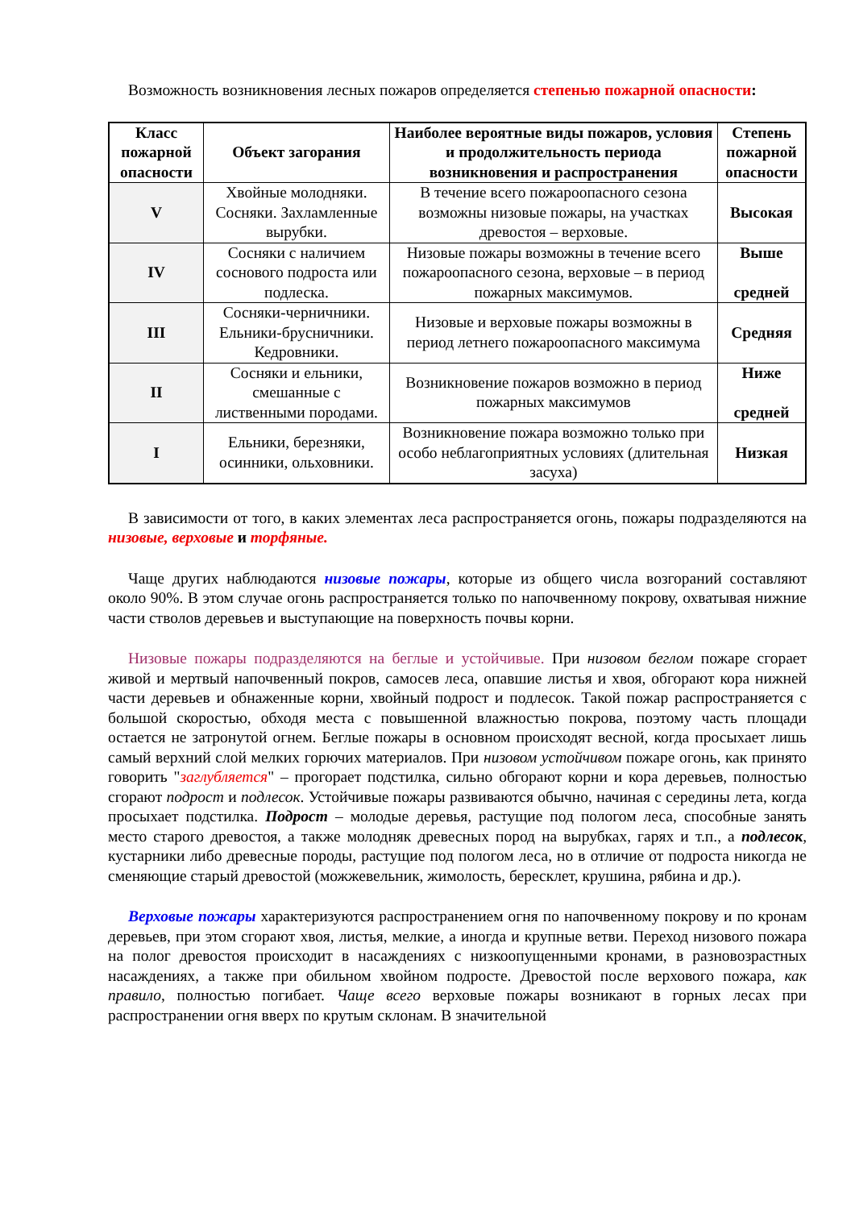Возможность возникновения лесных пожаров определяется степенью пожарной опасности:
| Класс пожарной опасности | Объект загорания | Наиболее вероятные виды пожаров, условия и продолжительность периода возникновения и распространения | Степень пожарной опасности |
| --- | --- | --- | --- |
| V | Хвойные молодняки. Сосняки. Захламленные вырубки. | В течение всего пожароопасного сезона возможны низовые пожары, на участках древостоя – верховые. | Высокая |
| IV | Сосняки с наличием соснового подроста или подлеска. | Низовые пожары возможны в течение всего пожароопасного сезона, верховые – в период пожарных максимумов. | Выше средней |
| III | Сосняки-черничники. Ельники-брусничники. Кедровники. | Низовые и верховые пожары возможны в период летнего пожароопасного максимума | Средняя |
| II | Сосняки и ельники, смешанные с лиственными породами. | Возникновение пожаров возможно в период пожарных максимумов | Ниже средней |
| I | Ельники, березняки, осинники, ольховники. | Возникновение пожара возможно только при особо неблагоприятных условиях (длительная засуха) | Низкая |
В зависимости от того, в каких элементах леса распространяется огонь, пожары подразделяются на низовые, верховые и торфяные.
Чаще других наблюдаются низовые пожары, которые из общего числа возгораний составляют около 90%. В этом случае огонь распространяется только по напочвенному покрову, охватывая нижние части стволов деревьев и выступающие на поверхность почвы корни.
Низовые пожары подразделяются на беглые и устойчивые. При низовом беглом пожаре сгорает живой и мертвый напочвенный покров, самосев леса, опавшие листья и хвоя, обгорают кора нижней части деревьев и обнаженные корни, хвойный подрост и подлесок. Такой пожар распространяется с большой скоростью, обходя места с повышенной влажностью покрова, поэтому часть площади остается не затронутой огнем. Беглые пожары в основном происходят весной, когда просыхает лишь самый верхний слой мелких горючих материалов. При низовом устойчивом пожаре огонь, как принято говорить "заглубляется" – прогорает подстилка, сильно обгорают корни и кора деревьев, полностью сгорают подрост и подлесок. Устойчивые пожары развиваются обычно, начиная с середины лета, когда просыхает подстилка. Подрост – молодые деревья, растущие под пологом леса, способные занять место старого древостоя, а также молодняк древесных пород на вырубках, гарях и т.п., а подлесок, кустарники либо древесные породы, растущие под пологом леса, но в отличие от подроста никогда не сменяющие старый древостой (можжевельник, жимолость, бересклет, крушина, рябина и др.).
Верховые пожары характеризуются распространением огня по напочвенному покрову и по кронам деревьев, при этом сгорают хвоя, листья, мелкие, а иногда и крупные ветви. Переход низового пожара на полог древостоя происходит в насаждениях с низкоопущенными кронами, в разновозрастных насаждениях, а также при обильном хвойном подросте. Древостой после верхового пожара, как правило, полностью погибает. Чаще всего верховые пожары возникают в горных лесах при распространении огня вверх по крутым склонам. В значительной